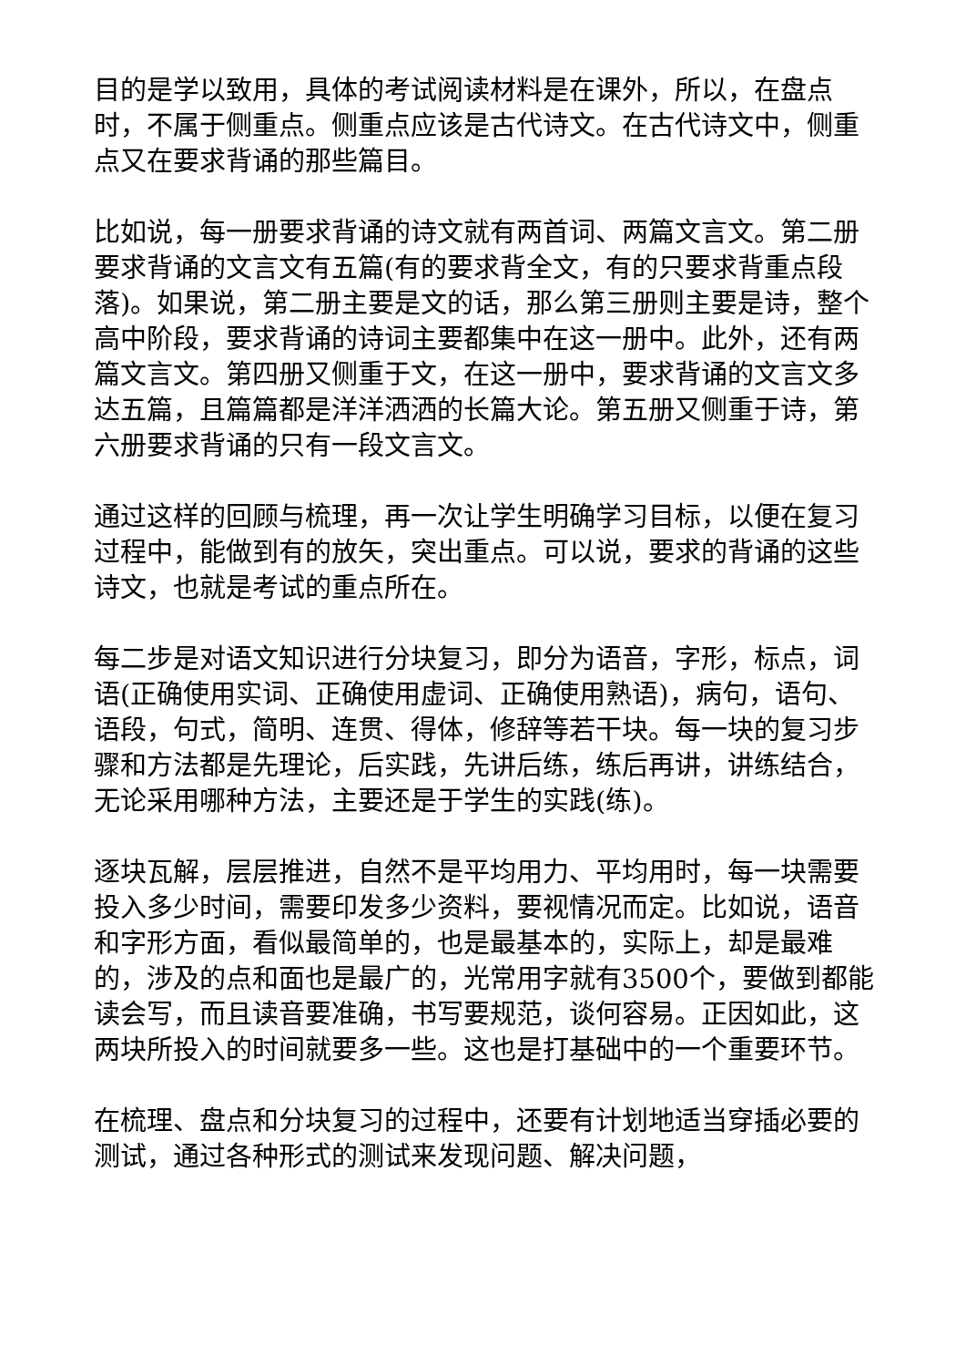目的是学以致用，具体的考试阅读材料是在课外，所以，在盘点时，不属于侧重点。侧重点应该是古代诗文。在古代诗文中，侧重点又在要求背诵的那些篇目。
比如说，每一册要求背诵的诗文就有两首词、两篇文言文。第二册要求背诵的文言文有五篇(有的要求背全文，有的只要求背重点段落)。如果说，第二册主要是文的话，那么第三册则主要是诗，整个高中阶段，要求背诵的诗词主要都集中在这一册中。此外，还有两篇文言文。第四册又侧重于文，在这一册中，要求背诵的文言文多达五篇，且篇篇都是洋洋洒洒的长篇大论。第五册又侧重于诗，第六册要求背诵的只有一段文言文。
通过这样的回顾与梳理，再一次让学生明确学习目标，以便在复习过程中，能做到有的放矢，突出重点。可以说，要求的背诵的这些诗文，也就是考试的重点所在。
每二步是对语文知识进行分块复习，即分为语音，字形，标点，词语(正确使用实词、正确使用虚词、正确使用熟语)，病句，语句、语段，句式，简明、连贯、得体，修辞等若干块。每一块的复习步骤和方法都是先理论，后实践，先讲后练，练后再讲，讲练结合，无论采用哪种方法，主要还是于学生的实践(练)。
逐块瓦解，层层推进，自然不是平均用力、平均用时，每一块需要投入多少时间，需要印发多少资料，要视情况而定。比如说，语音和字形方面，看似最简单的，也是最基本的，实际上，却是最难的，涉及的点和面也是最广的，光常用字就有3500个，要做到都能读会写，而且读音要准确，书写要规范，谈何容易。正因如此，这两块所投入的时间就要多一些。这也是打基础中的一个重要环节。
在梳理、盘点和分块复习的过程中，还要有计划地适当穿插必要的测试，通过各种形式的测试来发现问题、解决问题，